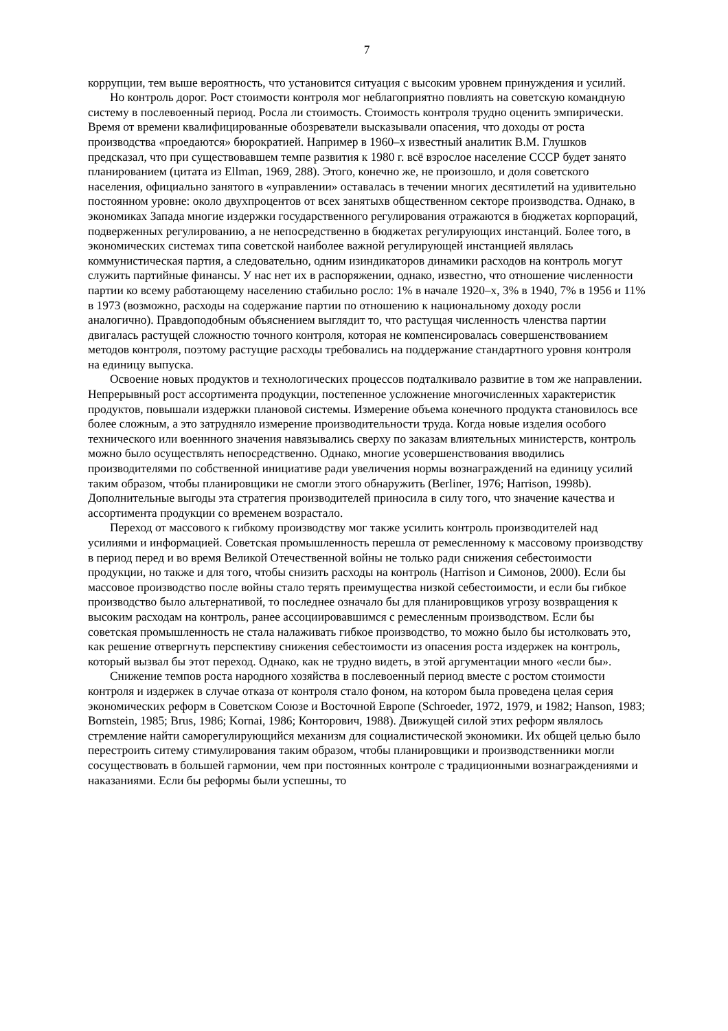7
коррупции, тем выше вероятность, что установится ситуация с высоким уровнем принуждения и усилий.
Но контроль дорог. Рост стоимости контроля мог неблагоприятно повлиять на советскую командную систему в послевоенный период. Росла ли стоимость. Стоимость контроля трудно оценить эмпирически. Время от времени квалифицированные обозреватели высказывали опасения, что доходы от роста производства «проедаются» бюрократией. Например в 1960–х известный аналитик В.М. Глушков предсказал, что при существовавшем темпе развития к 1980 г. всё взрослое население СССР будет занято планированием (цитата из Ellman, 1969, 288). Этого, конечно же, не произошло, и доля советского населения, официально занятого в «управлении» оставалась в течении многих десятилетий на удивительно постоянном уровне: около двухпроцентов от всех занятыхв общественном секторе производства. Однако, в экономиках Запада многие издержки государственного регулирования отражаются в бюджетах корпораций, подверженных регулированию, а не непосредственно в бюджетах регулирующих инстанций. Более того, в экономических системах типа советской наиболее важной регулирующей инстанцией являлась коммунистическая партия, а следовательно, одним изиндикаторов динамики расходов на контроль могут служить партийные финансы. У нас нет их в распоряжении, однако, известно, что отношение численности партии ко всему работающему населению стабильно росло: 1% в начале 1920–х, 3% в 1940, 7% в 1956 и 11% в 1973 (возможно, расходы на содержание партии по отношению к национальному доходу росли аналогично). Правдоподобным объяснением выглядит то, что растущая численность членства партии двигалась растущей сложностю точного контроля, которая не компенсировалась совершенствованием методов контроля, поэтому растущие расходы требовались на поддержание стандартного уровня контроля на единицу выпуска.
Освоение новых продуктов и технологических процессов подталкивало развитие в том же направлении. Непрерывный рост ассортимента продукции, постепенное усложнение многочисленных характеристик продуктов, повышали издержки плановой системы. Измерение объема конечного продукта становилось все более сложным, а это затрудняло измерение производительности труда. Когда новые изделия особого технического или военнного значения навязывались сверху по заказам влиятельных министерств, контроль можно было осуществлять непосредственно. Однако, многие усовершенствования вводились производителями по собственной инициативе ради увеличения нормы вознаграждений на единицу усилий таким образом, чтобы планировщики не смогли этого обнаружить (Berliner, 1976; Harrison, 1998b). Дополнительные выгоды эта стратегия производителей приносила в силу того, что значение качества и ассортимента продукции со временем возрастало.
Переход от массового к гибкому производству мог также усилить контроль производителей над усилиями и информацией. Советская промышленность перешла от ремесленному к массовому производству в период перед и во время Великой Отечественной войны не только ради снижения себестоимости продукции, но также и для того, чтобы снизить расходы на контроль (Harrison и Симонов, 2000). Если бы массовое производство после войны стало терять преимущества низкой себестоимости, и если бы гибкое производство было альтернативой, то последнее означало бы для планировщиков угрозу возвращения к высоким расходам на контроль, ранее ассоциировавшимся с ремесленным производством. Если бы советская промышленность не стала налаживать гибкое производство, то можно было бы истолковать это, как решение отвергнуть перспективу снижения себестоимости из опасения роста издержек на контроль, который вызвал бы этот переход. Однако, как не трудно видеть, в этой аргументации много «если бы».
Снижение темпов роста народного хозяйства в послевоенный период вместе с ростом стоимости контроля и издержек в случае отказа от контроля стало фоном, на котором была проведена целая серия экономических реформ в Советском Союзе и Восточной Европе (Schroeder, 1972, 1979, и 1982; Hanson, 1983; Bornstein, 1985; Brus, 1986; Kornai, 1986; Конторович, 1988). Движущей силой этих реформ являлось стремление найти саморегулирующийся механизм для социалистической экономики. Их общей целью было перестроить ситему стимулирования таким образом, чтобы планировщики и производственники могли сосуществовать в большей гармонии, чем при постоянных контроле с традиционными вознаграждениями и наказаниями. Если бы реформы были успешны, то